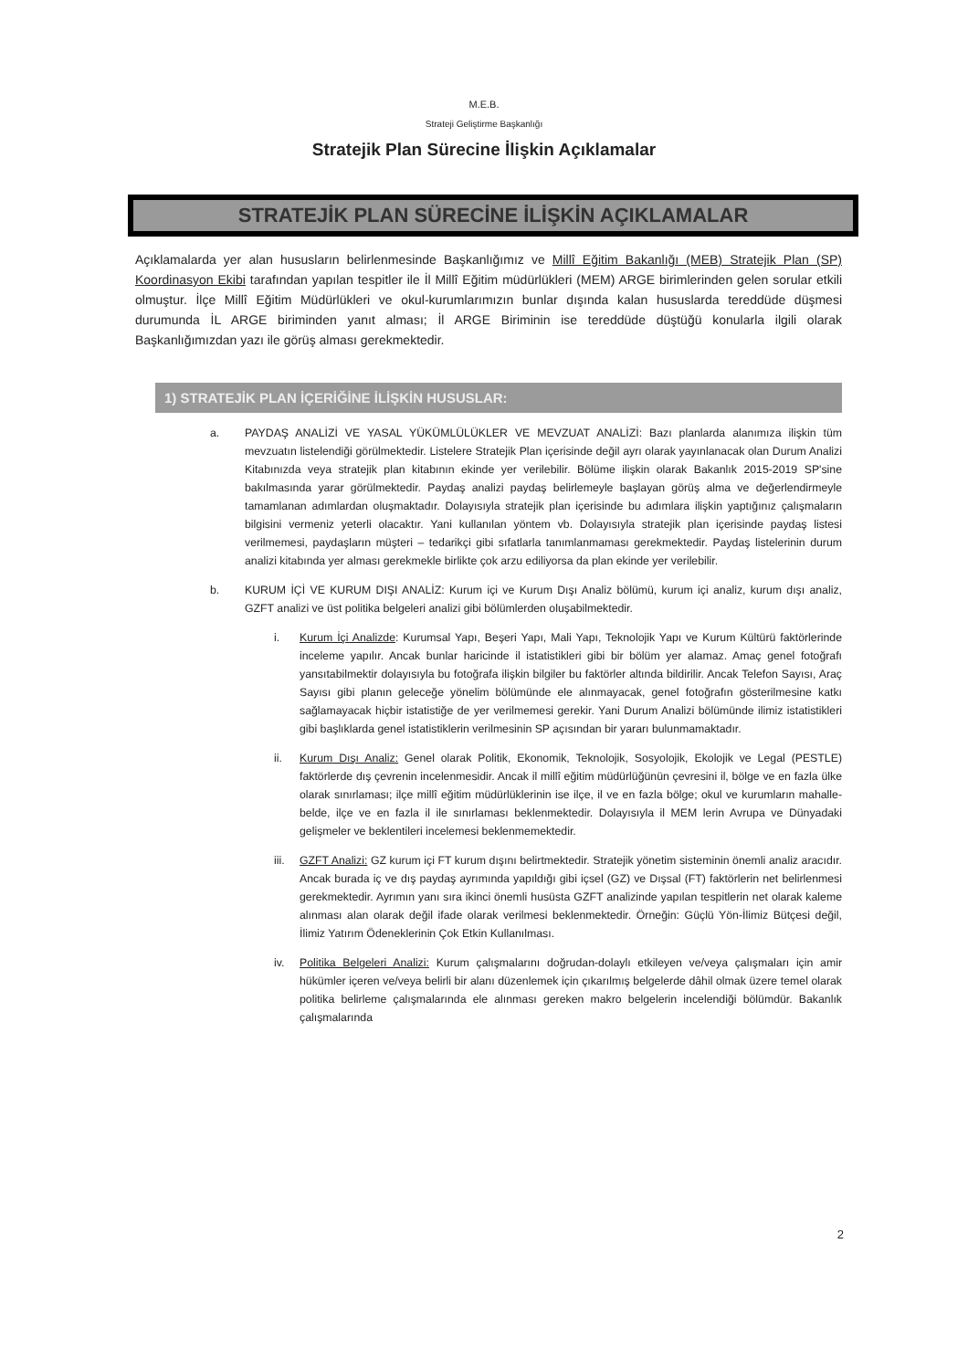M.E.B.
Strateji Geliştirme Başkanlığı
Stratejik Plan Sürecine İlişkin Açıklamalar
STRATEJİK PLAN SÜRECİNE İLİŞKİN AÇIKLAMALAR
Açıklamalarda yer alan hususların belirlenmesinde Başkanlığımız ve Millî Eğitim Bakanlığı (MEB) Stratejik Plan (SP) Koordinasyon Ekibi tarafından yapılan tespitler ile İl Millî Eğitim müdürlükleri (MEM) ARGE birimlerinden gelen sorular etkili olmuştur. İlçe Millî Eğitim Müdürlükleri ve okul-kurumlarımızın bunlar dışında kalan hususlarda tereddüde düşmesi durumunda İL ARGE biriminden yanıt alması; İl ARGE Biriminin ise tereddüde düştüğü konularla ilgili olarak Başkanlığımızdan yazı ile görüş alması gerekmektedir.
1) STRATEJİK PLAN İÇERİĞİNE İLİŞKİN HUSUSLAR:
a. PAYDAŞ ANALİZİ VE YASAL YÜKÜMLÜLÜKLER VE MEVZUAT ANALİZİ: Bazı planlarda alanımıza ilişkin tüm mevzuatın listelendiği görülmektedir. Listelere Stratejik Plan içerisinde değil ayrı olarak yayınlanacak olan Durum Analizi Kitabınızda veya stratejik plan kitabının ekinde yer verilebilir. Bölüme ilişkin olarak Bakanlık 2015-2019 SP'sine bakılmasında yarar görülmektedir. Paydaş analizi paydaş belirlemeyle başlayan görüş alma ve değerlendirmeyle tamamlanan adımlardan oluşmaktadır. Dolayısıyla stratejik plan içerisinde bu adımlara ilişkin yaptığınız çalışmaların bilgisini vermeniz yeterli olacaktır. Yani kullanılan yöntem vb. Dolayısıyla stratejik plan içerisinde paydaş listesi verilmemesi, paydaşların müşteri – tedarikçi gibi sıfatlarla tanımlanmaması gerekmektedir. Paydaş listelerinin durum analizi kitabında yer alması gerekmekle birlikte çok arzu ediliyorsa da plan ekinde yer verilebilir.
b. KURUM İÇİ VE KURUM DIŞI ANALİZ: Kurum içi ve Kurum Dışı Analiz bölümü, kurum içi analiz, kurum dışı analiz, GZFT analizi ve üst politika belgeleri analizi gibi bölümlerden oluşabilmektedir.
i. Kurum İçi Analizde: Kurumsal Yapı, Beşeri Yapı, Mali Yapı, Teknolojik Yapı ve Kurum Kültürü faktörlerinde inceleme yapılır. Ancak bunlar haricinde il istatistikleri gibi bir bölüm yer alamaz. Amaç genel fotoğrafı yansıtabilmektir dolayısıyla bu fotoğrafa ilişkin bilgiler bu faktörler altında bildirilir. Ancak Telefon Sayısı, Araç Sayısı gibi planın geleceğe yönelim bölümünde ele alınmayacak, genel fotoğrafın gösterilmesine katkı sağlamayacak hiçbir istatistiğe de yer verilmemesi gerekir. Yani Durum Analizi bölümünde ilimiz istatistikleri gibi başlıklarda genel istatistiklerin verilmesinin SP açısından bir yararı bulunmamaktadır.
ii. Kurum Dışı Analiz: Genel olarak Politik, Ekonomik, Teknolojik, Sosyolojik, Ekolojik ve Legal (PESTLE) faktörlerde dış çevrenin incelenmesidir. Ancak il millî eğitim müdürlüğünün çevresini il, bölge ve en fazla ülke olarak sınırlaması; ilçe millî eğitim müdürlüklerinin ise ilçe, il ve en fazla bölge; okul ve kurumların mahalle-belde, ilçe ve en fazla il ile sınırlaması beklenmektedir. Dolayısıyla il MEM lerin Avrupa ve Dünyadaki gelişmeler ve beklentileri incelemesi beklenmemektedir.
iii. GZFT Analizi: GZ kurum içi FT kurum dışını belirtmektedir. Stratejik yönetim sisteminin önemli analiz aracıdır. Ancak burada iç ve dış paydaş ayrımında yapıldığı gibi içsel (GZ) ve Dışsal (FT) faktörlerin net belirlenmesi gerekmektedir. Ayrımın yanı sıra ikinci önemli husüsta GZFT analizinde yapılan tespitlerin net olarak kaleme alınması alan olarak değil ifade olarak verilmesi beklenmektedir. Örneğin: Güçlü Yön-İlimiz Bütçesi değil, İlimiz Yatırım Ödeneklerinin Çok Etkin Kullanılması.
iv. Politika Belgeleri Analizi: Kurum çalışmalarını doğrudan-dolaylı etkileyen ve/veya çalışmaları için amir hükümler içeren ve/veya belirli bir alanı düzenlemek için çıkarılmış belgelerde dâhil olmak üzere temel olarak politika belirleme çalışmalarında ele alınması gereken makro belgelerin incelendiği bölümdür. Bakanlık çalışmalarında
2